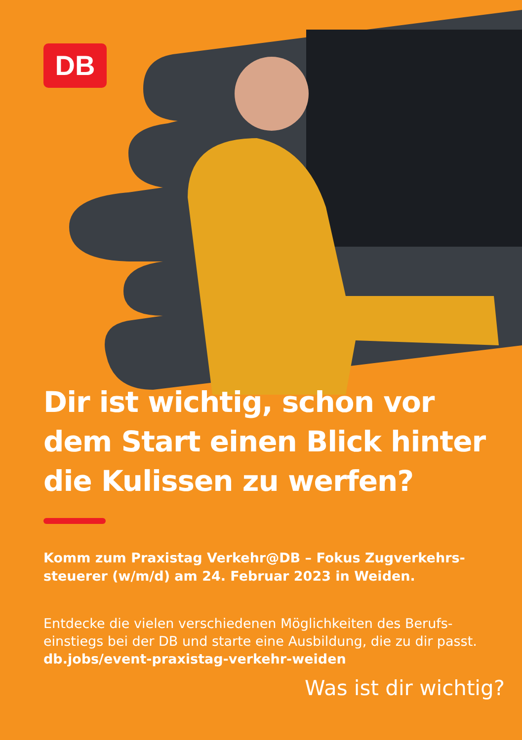DB
Dir ist wichtig, schon vor dem Start einen Blick hinter die Kulissen zu werfen?
Komm zum Praxistag Verkehr@DB – Fokus Zugverkehrs-steuerer (w/m/d) am 24. Februar 2023 in Weiden.
Entdecke die vielen verschiedenen Möglichkeiten des Berufs-einstiegs bei der DB und starte eine Ausbildung, die zu dir passt.
db.jobs/event-praxistag-verkehr-weiden
Was ist dir wichtig?